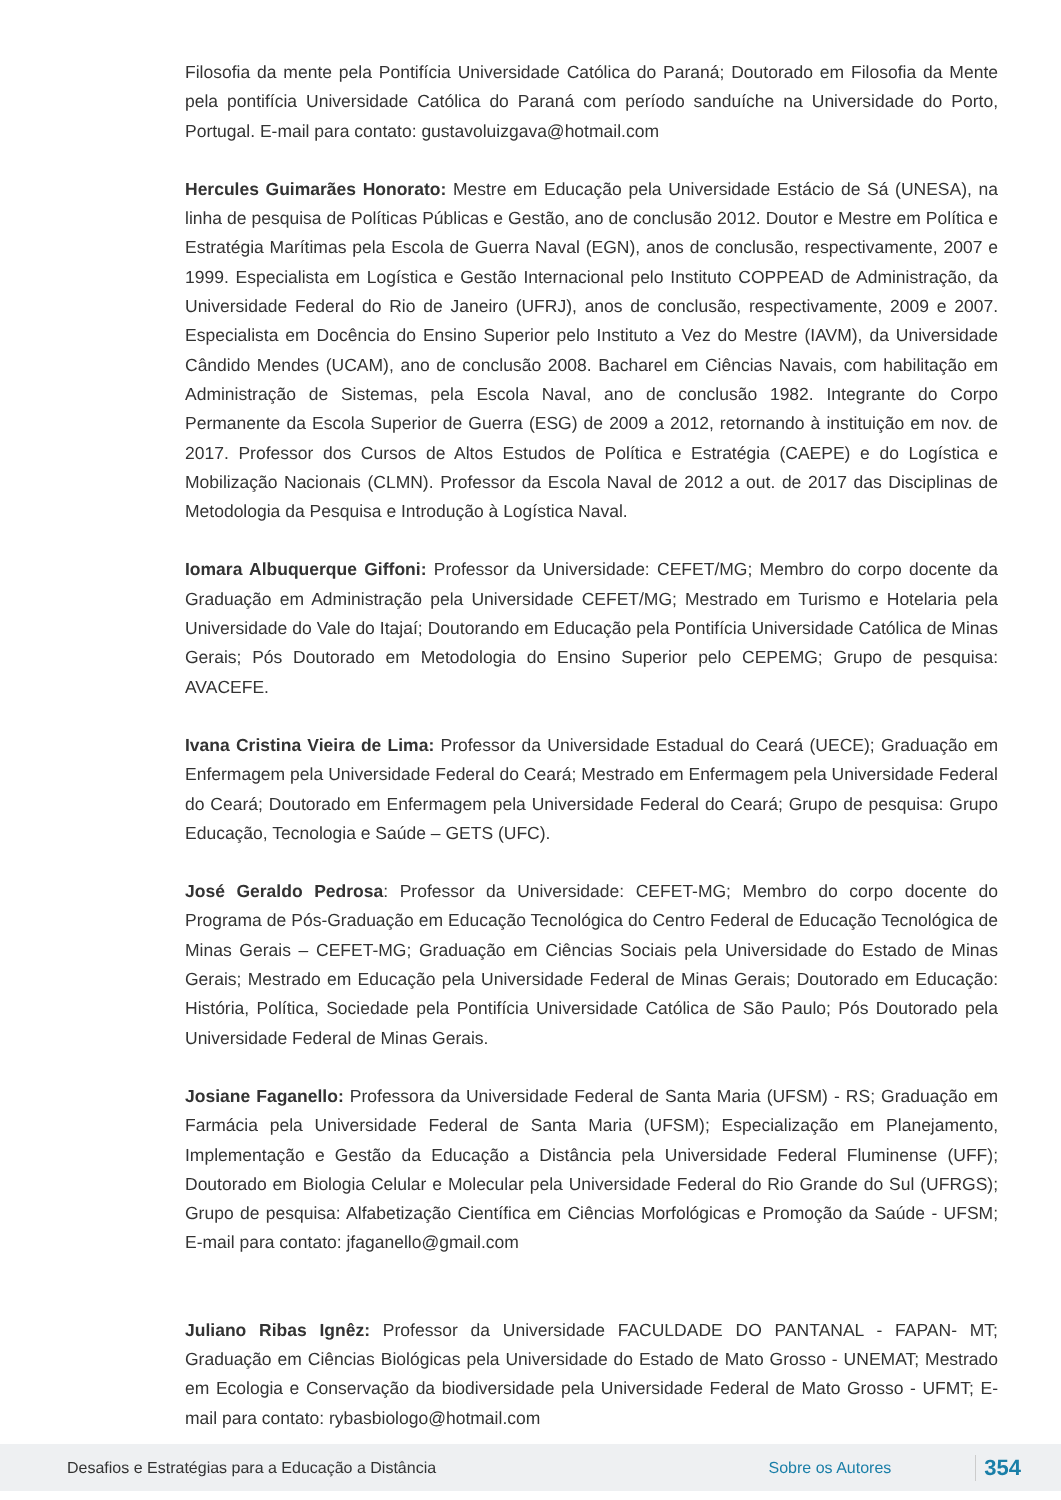Filosofia da mente pela Pontifícia Universidade Católica do Paraná; Doutorado em Filosofia da Mente pela pontifícia Universidade Católica do Paraná com período sanduíche na Universidade do Porto, Portugal. E-mail para contato: gustavoluizgava@hotmail.com
Hercules Guimarães Honorato: Mestre em Educação pela Universidade Estácio de Sá (UNESA), na linha de pesquisa de Políticas Públicas e Gestão, ano de conclusão 2012. Doutor e Mestre em Política e Estratégia Marítimas pela Escola de Guerra Naval (EGN), anos de conclusão, respectivamente, 2007 e 1999. Especialista em Logística e Gestão Internacional pelo Instituto COPPEAD de Administração, da Universidade Federal do Rio de Janeiro (UFRJ), anos de conclusão, respectivamente, 2009 e 2007. Especialista em Docência do Ensino Superior pelo Instituto a Vez do Mestre (IAVM), da Universidade Cândido Mendes (UCAM), ano de conclusão 2008. Bacharel em Ciências Navais, com habilitação em Administração de Sistemas, pela Escola Naval, ano de conclusão 1982. Integrante do Corpo Permanente da Escola Superior de Guerra (ESG) de 2009 a 2012, retornando à instituição em nov. de 2017. Professor dos Cursos de Altos Estudos de Política e Estratégia (CAEPE) e do Logística e Mobilização Nacionais (CLMN). Professor da Escola Naval de 2012 a out. de 2017 das Disciplinas de Metodologia da Pesquisa e Introdução à Logística Naval.
Iomara Albuquerque Giffoni: Professor da Universidade: CEFET/MG; Membro do corpo docente da Graduação em Administração pela Universidade CEFET/MG; Mestrado em Turismo e Hotelaria pela Universidade do Vale do Itajaí; Doutorando em Educação pela Pontifícia Universidade Católica de Minas Gerais; Pós Doutorado em Metodologia do Ensino Superior pelo CEPEMG; Grupo de pesquisa: AVACEFE.
Ivana Cristina Vieira de Lima: Professor da Universidade Estadual do Ceará (UECE); Graduação em Enfermagem pela Universidade Federal do Ceará; Mestrado em Enfermagem pela Universidade Federal do Ceará; Doutorado em Enfermagem pela Universidade Federal do Ceará; Grupo de pesquisa: Grupo Educação, Tecnologia e Saúde – GETS (UFC).
José Geraldo Pedrosa: Professor da Universidade: CEFET-MG; Membro do corpo docente do Programa de Pós-Graduação em Educação Tecnológica do Centro Federal de Educação Tecnológica de Minas Gerais – CEFET-MG; Graduação em Ciências Sociais pela Universidade do Estado de Minas Gerais; Mestrado em Educação pela Universidade Federal de Minas Gerais; Doutorado em Educação: História, Política, Sociedade pela Pontifícia Universidade Católica de São Paulo; Pós Doutorado pela Universidade Federal de Minas Gerais.
Josiane Faganello: Professora da Universidade Federal de Santa Maria (UFSM) - RS; Graduação em Farmácia pela Universidade Federal de Santa Maria (UFSM); Especialização em Planejamento, Implementação e Gestão da Educação a Distância pela Universidade Federal Fluminense (UFF); Doutorado em Biologia Celular e Molecular pela Universidade Federal do Rio Grande do Sul (UFRGS); Grupo de pesquisa: Alfabetização Científica em Ciências Morfológicas e Promoção da Saúde - UFSM; E-mail para contato: jfaganello@gmail.com
Juliano Ribas Ignêz: Professor da Universidade FACULDADE DO PANTANAL - FAPAN- MT; Graduação em Ciências Biológicas pela Universidade do Estado de Mato Grosso - UNEMAT; Mestrado em Ecologia e Conservação da biodiversidade pela Universidade Federal de Mato Grosso - UFMT; E-mail para contato: rybasbiologo@hotmail.com
Desafios e Estratégias para a Educação a Distância Sobre os Autores 354